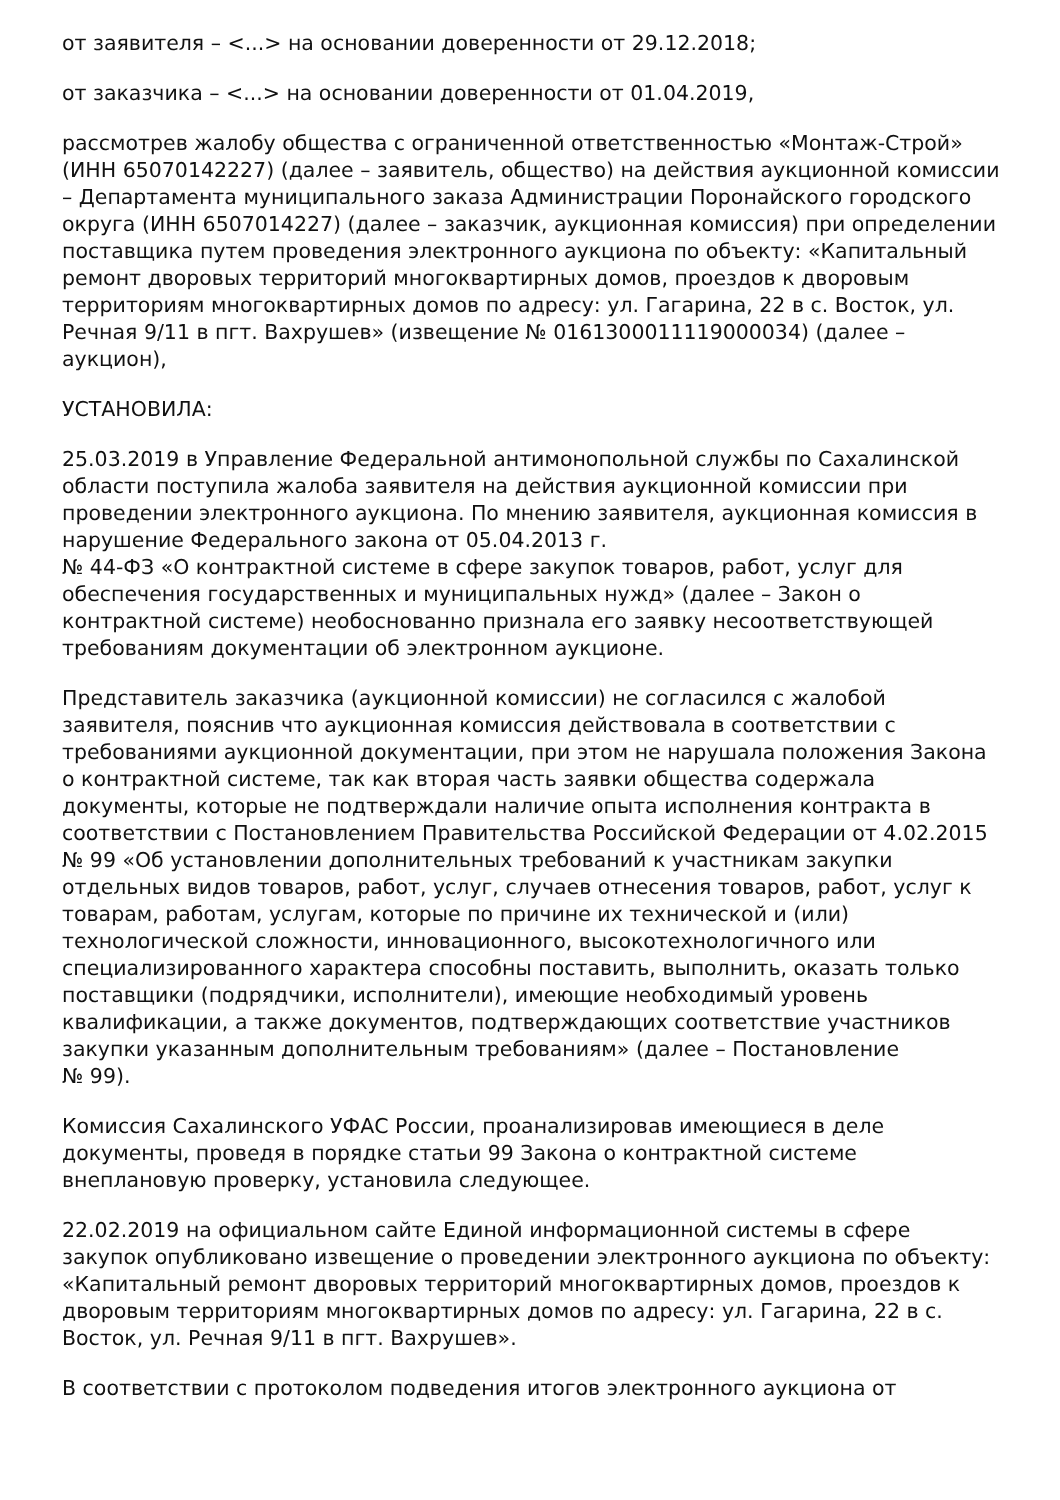от заявителя – <...> на основании доверенности от 29.12.2018;
от заказчика – <...> на основании доверенности от 01.04.2019,
рассмотрев жалобу общества с ограниченной ответственностью «Монтаж-Строй» (ИНН 65070142227) (далее – заявитель, общество) на действия аукционной комиссии – Департамента муниципального заказа Администрации Поронайского городского округа (ИНН 6507014227) (далее – заказчик, аукционная комиссия) при определении поставщика путем проведения электронного аукциона по объекту: «Капитальный ремонт дворовых территорий многоквартирных домов, проездов к дворовым территориям многоквартирных домов по адресу: ул. Гагарина, 22 в с. Восток, ул. Речная 9/11 в пгт. Вахрушев» (извещение № 0161300011119000034) (далее – аукцион),
УСТАНОВИЛА:
25.03.2019 в Управление Федеральной антимонопольной службы по Сахалинской области поступила жалоба заявителя на действия аукционной комиссии при проведении электронного аукциона. По мнению заявителя, аукционная комиссия в нарушение Федерального закона от 05.04.2013 г.
№ 44-ФЗ «О контрактной системе в сфере закупок товаров, работ, услуг для обеспечения государственных и муниципальных нужд» (далее – Закон о контрактной системе) необоснованно признала его заявку несоответствующей требованиям документации об электронном аукционе.
Представитель заказчика (аукционной комиссии) не согласился с жалобой заявителя, пояснив что аукционная комиссия действовала в соответствии с требованиями аукционной документации, при этом не нарушала положения Закона о контрактной системе, так как вторая часть заявки общества содержала документы, которые не подтверждали наличие опыта исполнения контракта в соответствии с Постановлением Правительства Российской Федерации от 4.02.2015 № 99 «Об установлении дополнительных требований к участникам закупки отдельных видов товаров, работ, услуг, случаев отнесения товаров, работ, услуг к товарам, работам, услугам, которые по причине их технической и (или) технологической сложности, инновационного, высокотехнологичного или специализированного характера способны поставить, выполнить, оказать только поставщики (подрядчики, исполнители), имеющие необходимый уровень квалификации, а также документов, подтверждающих соответствие участников закупки указанным дополнительным требованиям» (далее – Постановление
№ 99).
Комиссия Сахалинского УФАС России, проанализировав имеющиеся в деле документы, проведя в порядке статьи 99 Закона о контрактной системе внеплановую проверку, установила следующее.
22.02.2019 на официальном сайте Единой информационной системы в сфере закупок опубликовано извещение о проведении электронного аукциона по объекту: «Капитальный ремонт дворовых территорий многоквартирных домов, проездов к дворовым территориям многоквартирных домов по адресу: ул. Гагарина, 22 в с. Восток, ул. Речная 9/11 в пгт. Вахрушев».
В соответствии с протоколом подведения итогов электронного аукциона от